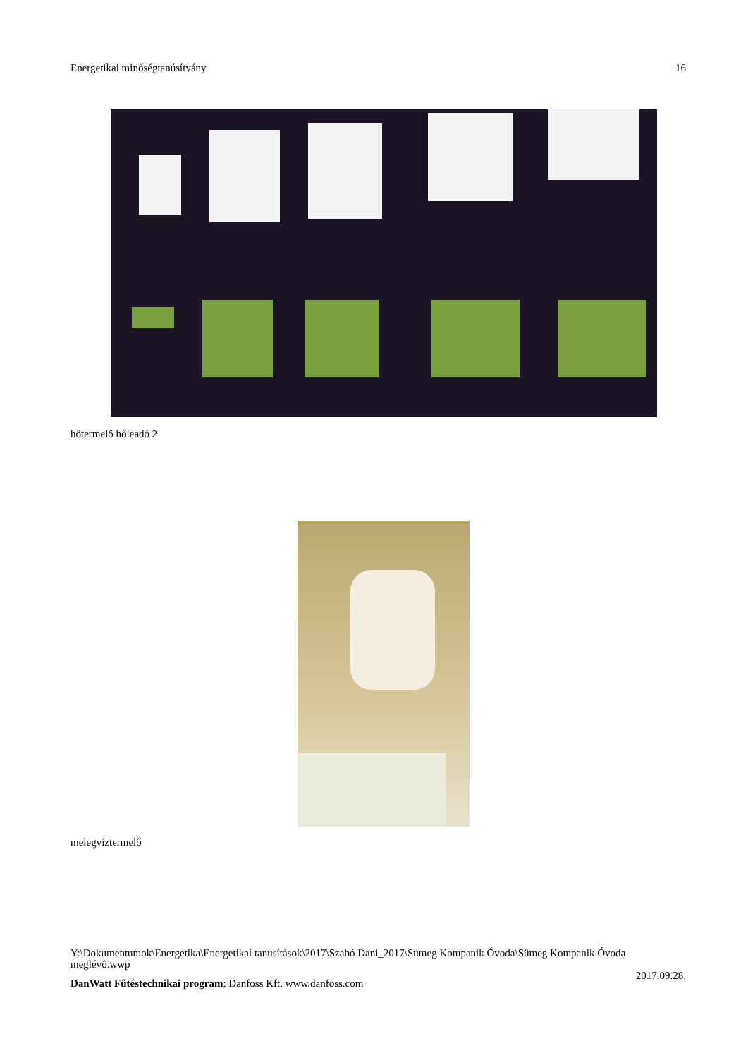Energetikai minőségtanúsítvány 16
hőtermelő hőleadó 2
melegvíztermelő
Y:\Dokumentumok\Energetika\Energetikai tanusítások\2017\Szabó Dani_2017\Sümeg Kompanik Óvoda\Sümeg Kompanik Óvoda meglévő.wwp
2017.09.28.
DanWatt Fűtéstechnikai program; Danfoss Kft. www.danfoss.com